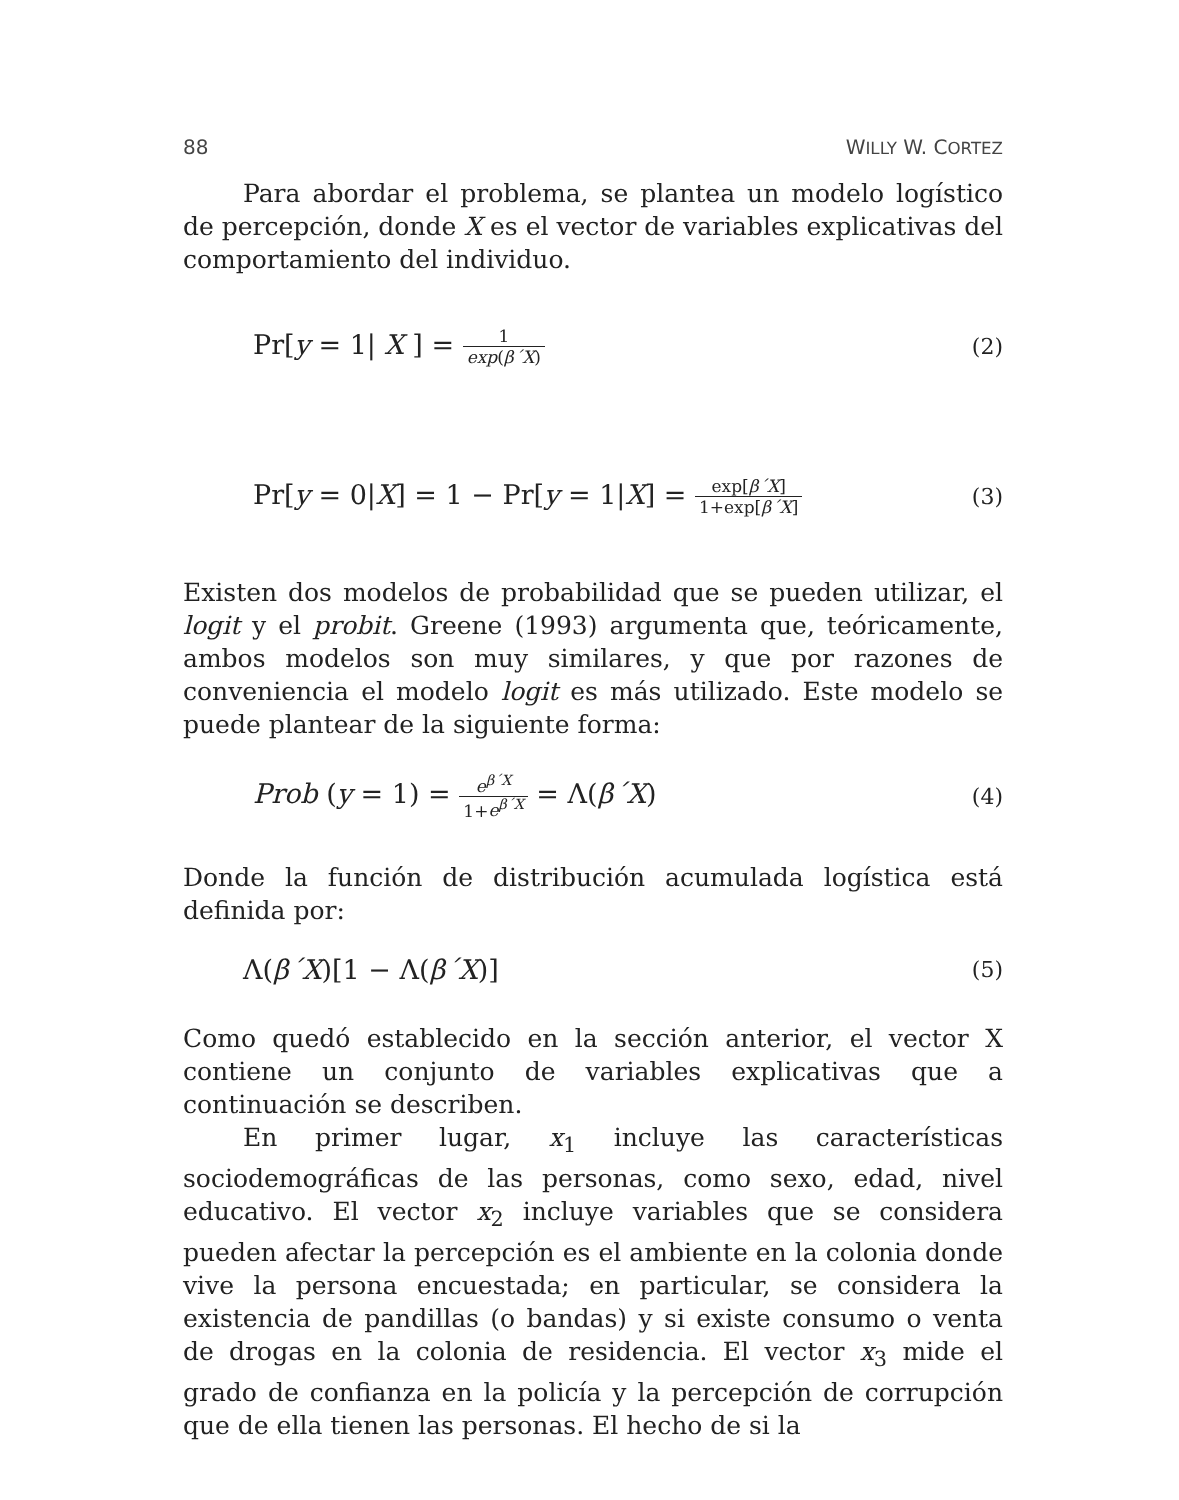88 WILLY W. CORTEZ
Para abordar el problema, se plantea un modelo logístico de percepción, donde X es el vector de variables explicativas del comportamiento del individuo.
Pr[y = 1| X ] = 1 exp(β´X) (2)
Pr[y = 0|X] = 1 − Pr[y = 1|X] = exp[β´X] 1+exp[β´X] (3)
Existen dos modelos de probabilidad que se pueden utilizar, el logit y el probit. Greene (1993) argumenta que, teóricamente, ambos modelos son muy similares, y que por razones de conveniencia el modelo logit es más utilizado. Este modelo se puede plantear de la siguiente forma:
Prob (y = 1) = e<sup>β´X</sup> 1+e<sup>β´X</sup> = Λ(β´X) (4)
Donde la función de distribución acumulada logística está definida por:
Λ(β´X)[1 − Λ(β´X)] (5)
Como quedó establecido en la sección anterior, el vector X contiene un conjunto de variables explicativas que a continuación se describen.
En primer lugar, x<sub>1</sub> incluye las características sociodemográficas de las personas, como sexo, edad, nivel educativo. El vector x<sub>2</sub> incluye variables que se considera pueden afectar la percepción es el ambiente en la colonia donde vive la persona encuestada; en particular, se considera la existencia de pandillas (o bandas) y si existe consumo o venta de drogas en la colonia de residencia. El vector x<sub>3</sub> mide el grado de confianza en la policía y la percepción de corrupción que de ella tienen las personas. El hecho de si la